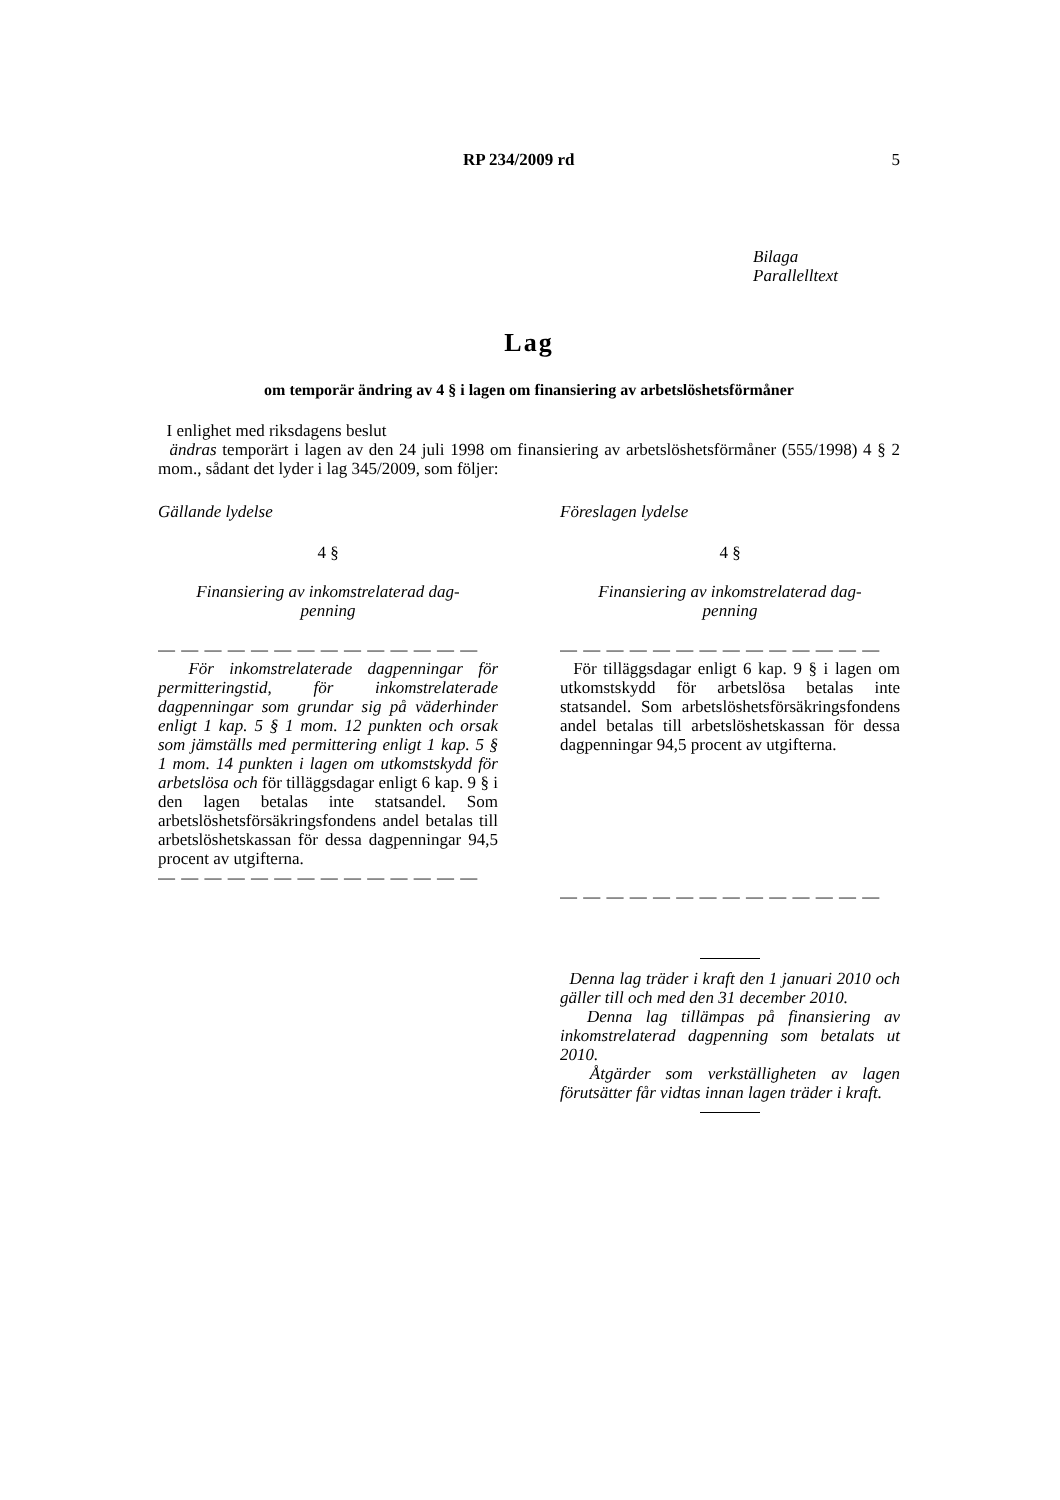RP 234/2009 rd 5
Bilaga
Parallelltext
Lag
om temporär ändring av 4 § i lagen om finansiering av arbetslöshetsförmåner
I enlighet med riksdagens beslut
ändras temporärt i lagen av den 24 juli 1998 om finansiering av arbetslöshetsförmåner (555/1998) 4 § 2 mom., sådant det lyder i lag 345/2009, som följer:
Gällande lydelse
4 §
Finansiering av inkomstrelaterad dag-
penning
— — — — — — — — — — — — — —
För inkomstrelaterade dagpenningar för permitteringstid, för inkomstrelaterade dagpenningar som grundar sig på väder­hinder enligt 1 kap. 5 § 1 mom. 12 punkten och orsak som jämställs med permittering enligt 1 kap. 5 § 1 mom. 14 punkten i lagen om utkomstskydd för arbetslösa och för tilläggsdagar enligt 6 kap. 9 § i den lagen betalas inte statsandel. Som arbetslöshets­försäkringsfondens andel betalas till arbets­löshetskassan för dessa dagpenningar 94,5 procent av utgifterna.
— — — — — — — — — — — — — —
Föreslagen lydelse
4 §
Finansiering av inkomstrelaterad dag-
penning
— — — — — — — — — — — — — —
För tilläggsdagar enligt 6 kap. 9 § i lagen om utkomstskydd för arbetslösa betalas inte statsandel. Som arbetslöshetsförsäkrings­fondens andel betalas till arbetslöshetskas­san för dessa dagpenningar 94,5 procent av utgifterna.
— — — — — — — — — — — — — —
Denna lag träder i kraft den 1 januari 2010 och gäller till och med den 31 decem­ber 2010.
Denna lag tillämpas på finansiering av inkomstrelaterad dagpenning som betalats ut 2010.
Åtgärder som verkställigheten av lagen förutsätter får vidtas innan lagen träder i kraft.